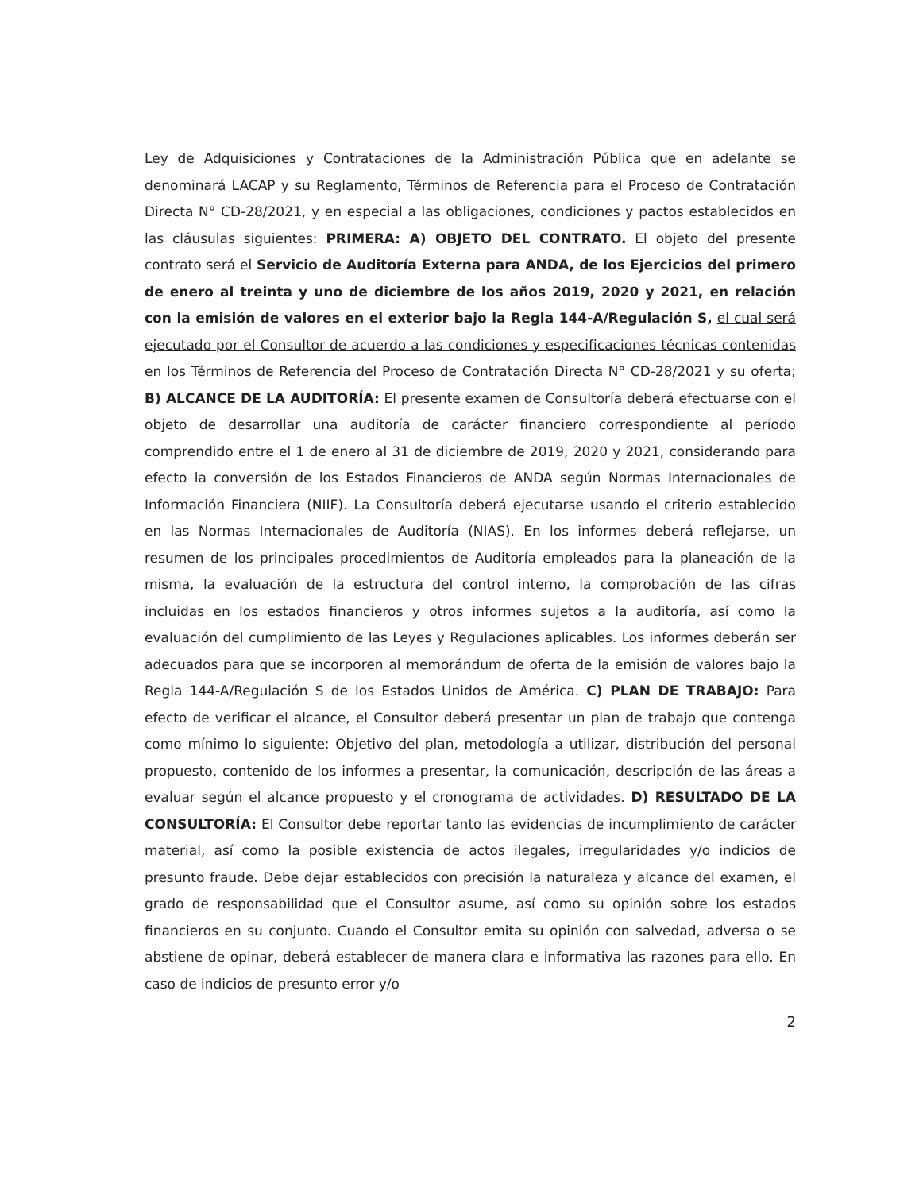Ley de Adquisiciones y Contrataciones de la Administración Pública que en adelante se denominará LACAP y su Reglamento, Términos de Referencia para el Proceso de Contratación Directa N° CD-28/2021, y en especial a las obligaciones, condiciones y pactos establecidos en las cláusulas siguientes: PRIMERA: A) OBJETO DEL CONTRATO. El objeto del presente contrato será el Servicio de Auditoría Externa para ANDA, de los Ejercicios del primero de enero al treinta y uno de diciembre de los años 2019, 2020 y 2021, en relación con la emisión de valores en el exterior bajo la Regla 144-A/Regulación S, el cual será ejecutado por el Consultor de acuerdo a las condiciones y especificaciones técnicas contenidas en los Términos de Referencia del Proceso de Contratación Directa N° CD-28/2021 y su oferta; B) ALCANCE DE LA AUDITORÍA: El presente examen de Consultoría deberá efectuarse con el objeto de desarrollar una auditoría de carácter financiero correspondiente al período comprendido entre el 1 de enero al 31 de diciembre de 2019, 2020 y 2021, considerando para efecto la conversión de los Estados Financieros de ANDA según Normas Internacionales de Información Financiera (NIIF). La Consultoría deberá ejecutarse usando el criterio establecido en las Normas Internacionales de Auditoría (NIAS). En los informes deberá reflejarse, un resumen de los principales procedimientos de Auditoría empleados para la planeación de la misma, la evaluación de la estructura del control interno, la comprobación de las cifras incluidas en los estados financieros y otros informes sujetos a la auditoría, así como la evaluación del cumplimiento de las Leyes y Regulaciones aplicables. Los informes deberán ser adecuados para que se incorporen al memorándum de oferta de la emisión de valores bajo la Regla 144-A/Regulación S de los Estados Unidos de América. C) PLAN DE TRABAJO: Para efecto de verificar el alcance, el Consultor deberá presentar un plan de trabajo que contenga como mínimo lo siguiente: Objetivo del plan, metodología a utilizar, distribución del personal propuesto, contenido de los informes a presentar, la comunicación, descripción de las áreas a evaluar según el alcance propuesto y el cronograma de actividades. D) RESULTADO DE LA CONSULTORÍA: El Consultor debe reportar tanto las evidencias de incumplimiento de carácter material, así como la posible existencia de actos ilegales, irregularidades y/o indicios de presunto fraude. Debe dejar establecidos con precisión la naturaleza y alcance del examen, el grado de responsabilidad que el Consultor asume, así como su opinión sobre los estados financieros en su conjunto. Cuando el Consultor emita su opinión con salvedad, adversa o se abstiene de opinar, deberá establecer de manera clara e informativa las razones para ello. En caso de indicios de presunto error y/o
2